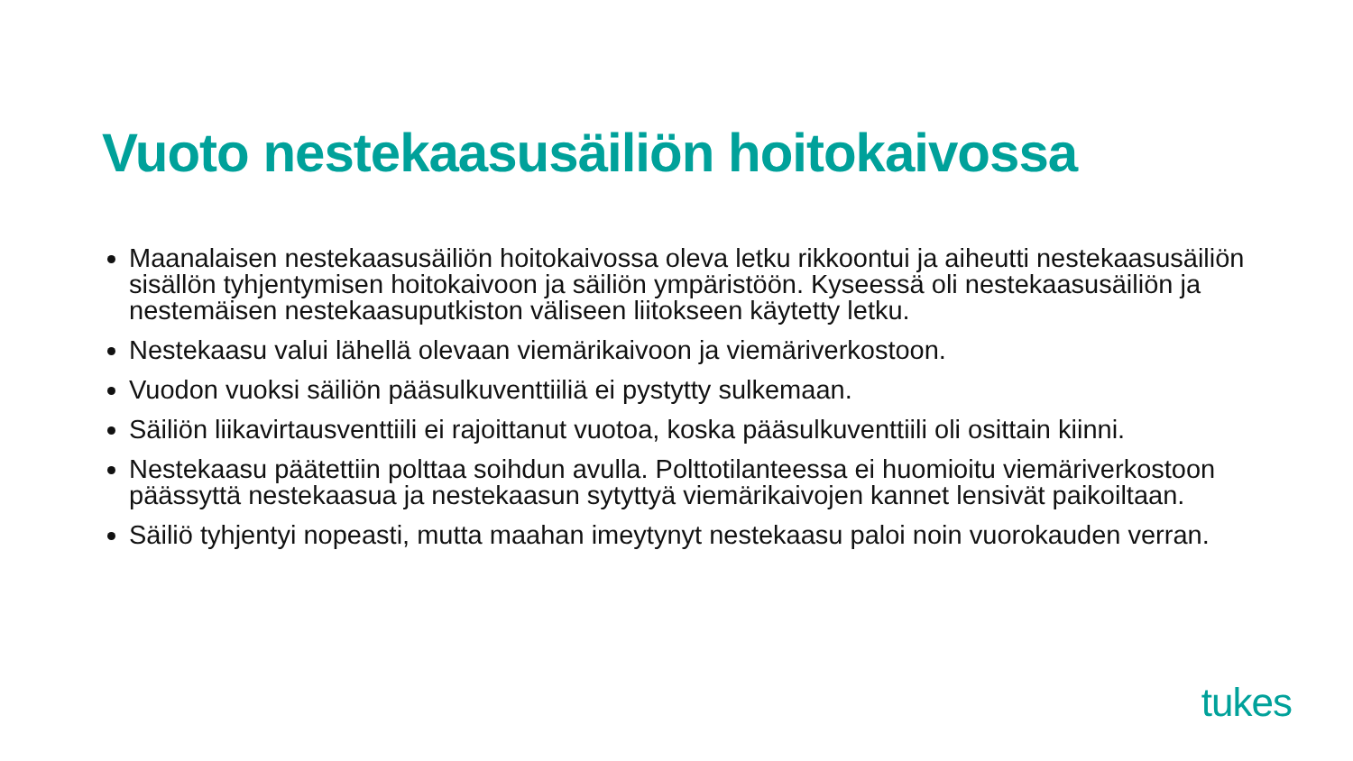Vuoto nestekaasusäiliön hoitokaivossa
Maanalaisen nestekaasusäiliön hoitokaivossa oleva letku rikkoontui ja aiheutti nestekaasusäiliön sisällön tyhjentymisen hoitokaivoon ja säiliön ympäristöön. Kyseessä oli nestekaasusäiliön ja nestemäisen nestekaasuputkiston väliseen liitokseen käytetty letku.
Nestekaasu valui lähellä olevaan viemärikaivoon ja viemäriverkostoon.
Vuodon vuoksi säiliön pääsulkuventtiiliä ei pystytty sulkemaan.
Säiliön liikavirtausventtiili ei rajoittanut vuotoa, koska pääsulkuventtiili oli osittain kiinni.
Nestekaasu päätettiin polttaa soihdun avulla. Polttotilanteessa ei huomioitu viemäriverkostoon päässyttä nestekaasua ja nestekaasun sytyttyä viemärikaivojen kannet lensivät paikoiltaan.
Säiliö tyhjentyi nopeasti, mutta maahan imeytynyt nestekaasu paloi noin vuorokauden verran.
tukes